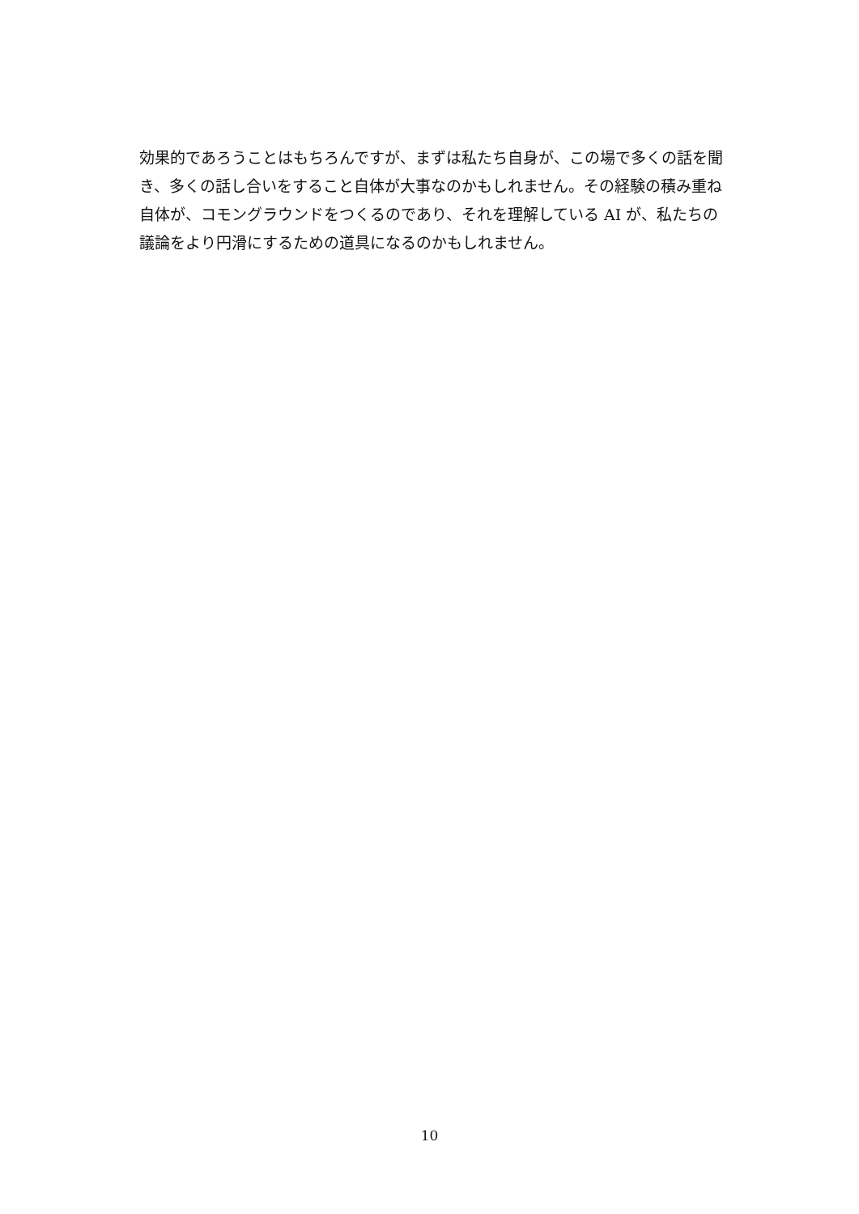効果的であろうことはもちろんですが、まずは私たち自身が、この場で多くの話を聞き、多くの話し合いをすること自体が大事なのかもしれません。その経験の積み重ね自体が、コモングラウンドをつくるのであり、それを理解している AI が、私たちの議論をより円滑にするための道具になるのかもしれません。
10